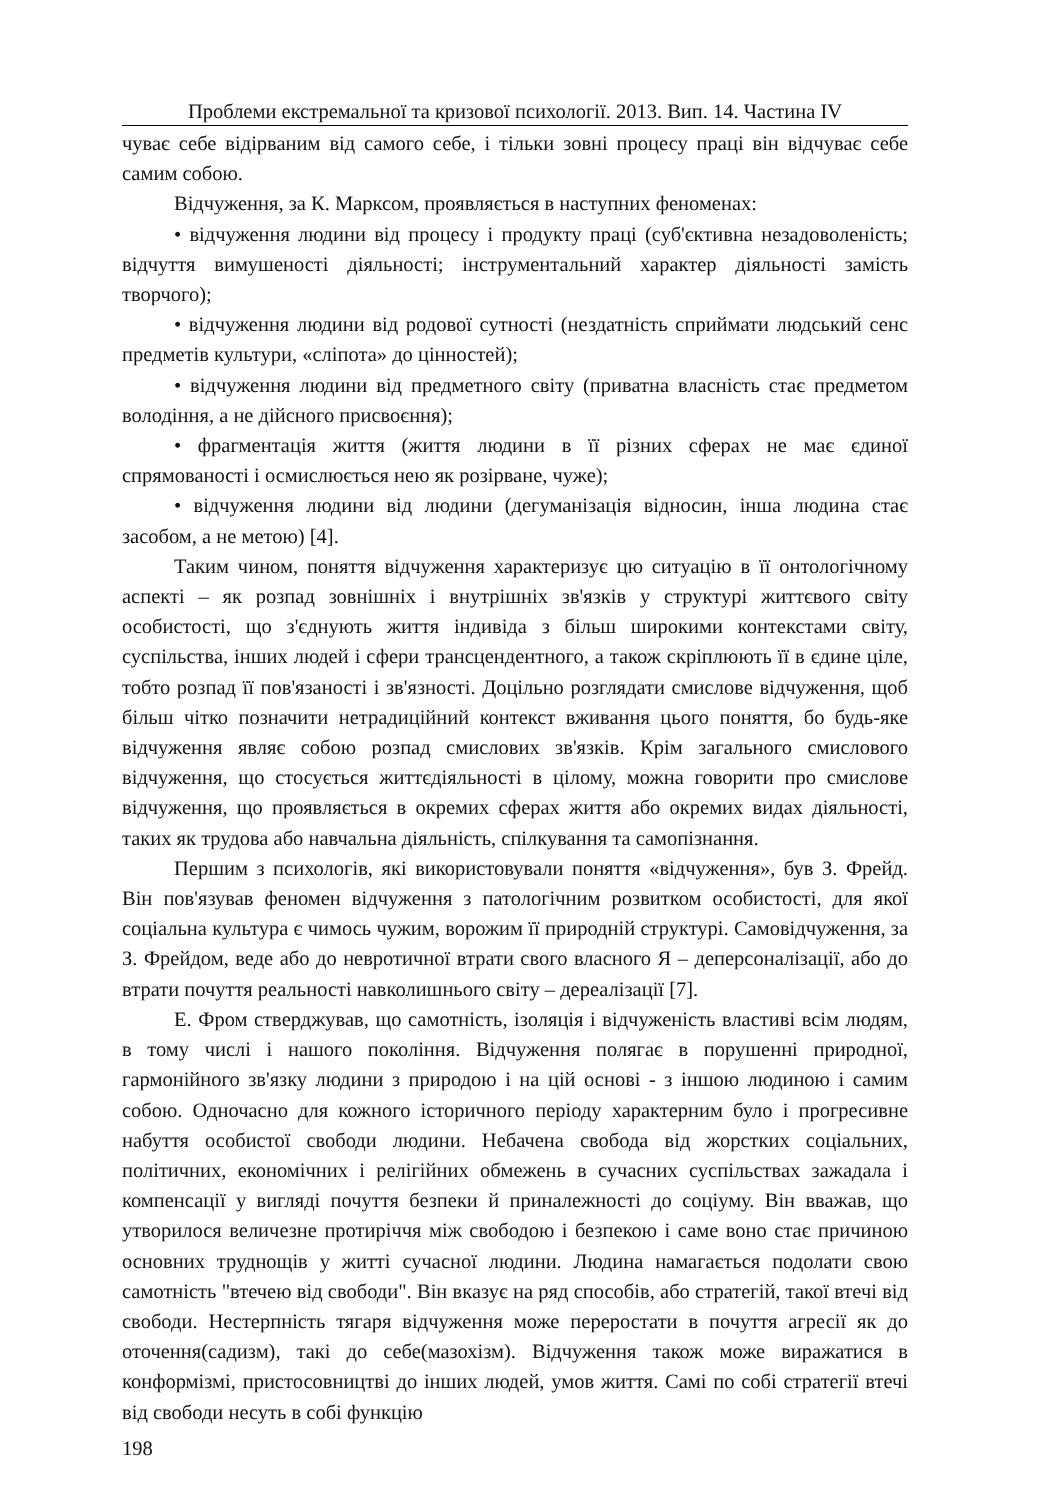Проблеми екстремальної та кризової психології. 2013. Вип. 14. Частина IV
чуває себе відірваним від самого себе, і тільки зовні процесу праці він відчуває себе самим собою.
Відчуження, за К. Марксом, проявляється в наступних феноменах:
• відчуження людини від процесу і продукту праці (суб'єктивна незадоволеність; відчуття вимушеності діяльності; інструментальний характер діяльності замість творчого);
• відчуження людини від родової сутності (нездатність сприймати людський сенс предметів культури, «сліпота» до цінностей);
• відчуження людини від предметного світу (приватна власність стає предметом володіння, а не дійсного присвоєння);
• фрагментація життя (життя людини в її різних сферах не має єдиної спрямованості і осмислюється нею як розірване, чуже);
• відчуження людини від людини (дегуманізація відносин, інша людина стає засобом, а не метою) [4].
Таким чином, поняття відчуження характеризує цю ситуацію в її онтологічному аспекті – як розпад зовнішніх і внутрішніх зв'язків у структурі життєвого світу особистості, що з'єднують життя індивіда з більш широкими контекстами світу, суспільства, інших людей і сфери трансцендентного, а також скріплюють її в єдине ціле, тобто розпад її пов'язаності і зв'язності. Доцільно розглядати смислове відчуження, щоб більш чітко позначити нетрадиційний контекст вживання цього поняття, бо будь-яке відчуження являє собою розпад смислових зв'язків. Крім загального смислового відчуження, що стосується життєдіяльності в цілому, можна говорити про смислове відчуження, що проявляється в окремих сферах життя або окремих видах діяльності, таких як трудова або навчальна діяльність, спілкування та самопізнання.
Першим з психологів, які використовували поняття «відчуження», був З. Фрейд. Він пов'язував феномен відчуження з патологічним розвитком особистості, для якої соціальна культура є чимось чужим, ворожим її природній структурі. Самовідчуження, за З. Фрейдом, веде або до невротичної втрати свого власного Я – деперсоналізації, або до втрати почуття реальності навколишнього світу – дереалізації [7].
Е. Фром стверджував, що самотність, ізоляція і відчуженість властиві всім людям, в тому числі і нашого покоління. Відчуження полягає в порушенні природної, гармонійного зв'язку людини з природою і на цій основі - з іншою людиною і самим собою. Одночасно для кожного історичного періоду характерним було і прогресивне набуття особистої свободи людини. Небачена свобода від жорстких соціальних, політичних, економічних і релігійних обмежень в сучасних суспільствах зажадала і компенсації у вигляді почуття безпеки й приналежності до соціуму. Він вважав, що утворилося величезне протиріччя між свободою і безпекою і саме воно стає причиною основних труднощів у житті сучасної людини. Людина намагається подолати свою самотність "втечею від свободи". Він вказує на ряд способів, або стратегій, такої втечі від свободи. Нестерпність тягаря відчуження може переростати в почуття агресії як до оточення(садизм), такі до себе(мазохізм). Відчуження також може виражатися в конформізмі, пристосовництві до інших людей, умов життя. Самі по собі стратегії втечі від свободи несуть в собі функцію
198